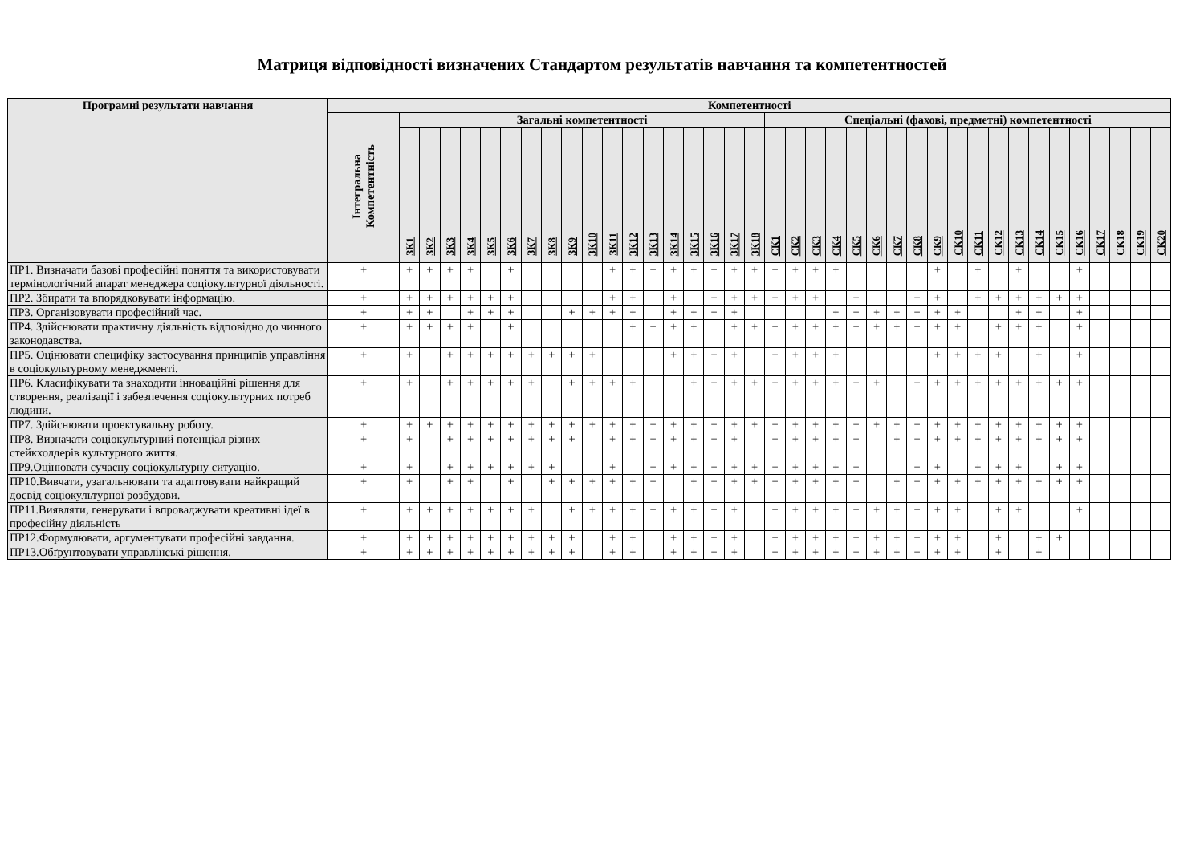Матриця відповідності визначених Стандартом результатів навчання та компетентностей
| Програмні результати навчання | Компетентності | | | | | | | | | | | | | | | | | | | | | | | | | | | | | | | | | | | | | | |
| --- | --- | --- | --- | --- | --- | --- | --- | --- | --- | --- | --- | --- | --- | --- | --- | --- | --- | --- | --- | --- | --- | --- | --- | --- | --- | --- | --- | --- | --- | --- | --- | --- | --- | --- | --- | --- | --- | --- | --- |
| | Інтегральна Компетентність | Загальні компетентності | | | | | | | | | | | | | | | | | | Спеціальні (фахові, предметні) компетентності | | | | | | | | | | | | | | | | | | | |
| | | ЗК1 | ЗК2 | ЗК3 | ЗК4 | ЗК5 | ЗК6 | ЗК7 | ЗК8 | ЗК9 | ЗК10 | ЗК11 | ЗК12 | ЗК13 | ЗК14 | ЗК15 | ЗК16 | ЗК17 | ЗК18 | СК1 | СК2 | СК3 | СК4 | СК5 | СК6 | СК7 | СК8 | СК9 | СК10 | СК11 | СК12 | СК13 | СК14 | СК15 | СК16 | СК17 | СК18 | СК19 | СК20 |
| ПР1. Визначати базові професійні поняття та використовувати термінологічний апарат менеджера соціокультурної діяльності. | + | + | + | + | + | | + | | | | | + | + | + | + | + | + | + | + | + | + | + | + | | | | | + | | + | | + | | | + | | | | |
| ПР2. Збирати та впорядковувати інформацію. | + | + | + | + | + | + | + | | | | | + | + | | + | | + | + | + | + | + | + | | + | | | + | + | | + | + | + | + | + | + | | | | |
| ПР3. Організовувати професійний час. | + | + | + | | + | + | + | | | + | + | + | + | | + | + | + | + | | | | | + | + | + | + | + | + | + | | | + | + | | + | | | | |
| ПР4. Здійснювати практичну діяльність відповідно до чинного законодавства. | + | + | + | + | + | | + | | | | | | + | + | + | + | | + | + | + | + | + | + | + | + | + | + | + | + | | + | + | + | | + | | | | |
| ПР5. Оцінювати специфіку застосування принципів управління в соціокультурному менеджменті. | + | + | | + | + | + | + | + | + | + | + | | | | + | + | + | + | | + | + | + | + | | | | | + | + | + | + | | + | | + | | | | |
| ПР6. Класифікувати та знаходити інноваційні рішення для створення, реалізації і забезпечення соціокультурних потреб людини. | + | + | | + | + | + | + | + | | + | + | + | + | | | + | + | + | + | + | + | + | + | + | + | | + | + | + | + | + | + | + | + | + | | | | |
| ПР7. Здійснювати проектувальну роботу. | + | + | + | + | + | + | + | + | + | + | + | + | + | + | + | + | + | + | + | + | + | + | + | + | + | + | + | + | + | + | + | + | + | + | + | | | | |
| ПР8. Визначати соціокультурний потенціал різних стейкхолдерів культурного життя. | + | + | | + | + | + | + | + | + | + | | + | + | + | + | + | + | + | | + | + | + | + | + | | + | + | + | + | + | + | + | + | + | + | | | | |
| ПР9.Оцінювати сучасну соціокультурну ситуацію. | + | + | | + | + | + | + | + | + | | | + | | + | + | + | + | + | + | + | + | + | + | + | | | + | + | | + | + | + | | + | + | | | | |
| ПР10.Вивчати, узагальнювати та адаптовувати найкращий досвід соціокультурної розбудови. | + | + | | + | + | | + | | + | + | + | + | + | + | | + | + | + | + | + | + | + | + | + | | + | + | + | + | + | + | + | + | + | + | | | | |
| ПР11.Виявляти, генерувати і впроваджувати креативні ідеї в професійну діяльність | + | + | + | + | + | + | + | + | | + | + | + | + | + | + | + | + | + | | + | + | + | + | + | + | + | + | + | + | | + | + | | | + | | | | |
| ПР12.Формулювати, аргументувати професійні завдання. | + | + | + | + | + | + | + | + | + | + | | + | + | | + | + | + | + | | + | + | + | + | + | + | + | + | + | + | | + | | + | + | | | | | |
| ПР13.Обґрунтовувати управлінські рішення. | + | + | + | + | + | + | + | + | + | + | | + | + | | + | + | + | + | | + | + | + | + | + | + | + | + | + | + | | + | | + | | | | | | |